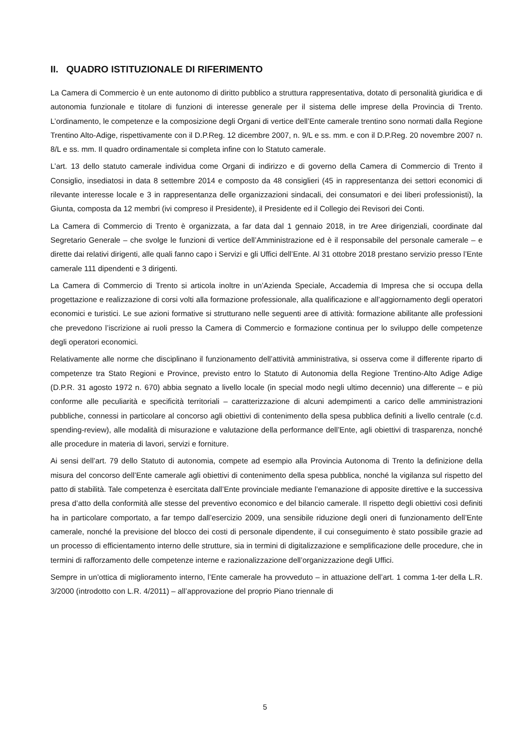II. QUADRO ISTITUZIONALE DI RIFERIMENTO
La Camera di Commercio è un ente autonomo di diritto pubblico a struttura rappresentativa, dotato di personalità giuridica e di autonomia funzionale e titolare di funzioni di interesse generale per il sistema delle imprese della Provincia di Trento. L’ordinamento, le competenze e la composizione degli Organi di vertice dell’Ente camerale trentino sono normati dalla Regione Trentino Alto-Adige, rispettivamente con il D.P.Reg. 12 dicembre 2007, n. 9/L e ss. mm. e con il D.P.Reg. 20 novembre 2007 n. 8/L e ss. mm. Il quadro ordinamentale si completa infine con lo Statuto camerale.
L’art. 13 dello statuto camerale individua come Organi di indirizzo e di governo della Camera di Commercio di Trento il Consiglio, insediatosi in data 8 settembre 2014 e composto da 48 consiglieri (45 in rappresentanza dei settori economici di rilevante interesse locale e 3 in rappresentanza delle organizzazioni sindacali, dei consumatori e dei liberi professionisti), la Giunta, composta da 12 membri (ivi compreso il Presidente), il Presidente ed il Collegio dei Revisori dei Conti.
La Camera di Commercio di Trento è organizzata, a far data dal 1 gennaio 2018, in tre Aree dirigenziali, coordinate dal Segretario Generale – che svolge le funzioni di vertice dell’Amministrazione ed è il responsabile del personale camerale – e dirette dai relativi dirigenti, alle quali fanno capo i Servizi e gli Uffici dell’Ente. Al 31 ottobre 2018 prestano servizio presso l’Ente camerale 111 dipendenti e 3 dirigenti.
La Camera di Commercio di Trento si articola inoltre in un’Azienda Speciale, Accademia di Impresa che si occupa della progettazione e realizzazione di corsi volti alla formazione professionale, alla qualificazione e all’aggiornamento degli operatori economici e turistici. Le sue azioni formative si strutturano nelle seguenti aree di attività: formazione abilitante alle professioni che prevedono l’iscrizione ai ruoli presso la Camera di Commercio e formazione continua per lo sviluppo delle competenze degli operatori economici.
Relativamente alle norme che disciplinano il funzionamento dell’attività amministrativa, si osserva come il differente riparto di competenze tra Stato Regioni e Province, previsto entro lo Statuto di Autonomia della Regione Trentino-Alto Adige Adige (D.P.R. 31 agosto 1972 n. 670) abbia segnato a livello locale (in special modo negli ultimo decennio) una differente – e più conforme alle peculiarità e specificità territoriali – caratterizzazione di alcuni adempimenti a carico delle amministrazioni pubbliche, connessi in particolare al concorso agli obiettivi di contenimento della spesa pubblica definiti a livello centrale (c.d. spending-review), alle modalità di misurazione e valutazione della performance dell’Ente, agli obiettivi di trasparenza, nonché alle procedure in materia di lavori, servizi e forniture.
Ai sensi dell’art. 79 dello Statuto di autonomia, compete ad esempio alla Provincia Autonoma di Trento la definizione della misura del concorso dell’Ente camerale agli obiettivi di contenimento della spesa pubblica, nonché la vigilanza sul rispetto del patto di stabilità. Tale competenza è esercitata dall’Ente provinciale mediante l’emanazione di apposite direttive e la successiva presa d’atto della conformità alle stesse del preventivo economico e del bilancio camerale. Il rispetto degli obiettivi così definiti ha in particolare comportato, a far tempo dall’esercizio 2009, una sensibile riduzione degli oneri di funzionamento dell’Ente camerale, nonché la previsione del blocco dei costi di personale dipendente, il cui conseguimento è stato possibile grazie ad un processo di efficientamento interno delle strutture, sia in termini di digitalizzazione e semplificazione delle procedure, che in termini di rafforzamento delle competenze interne e razionalizzazione dell’organizzazione degli Uffici.
Sempre in un’ottica di miglioramento interno, l’Ente camerale ha provveduto – in attuazione dell’art. 1 comma 1-ter della L.R. 3/2000 (introdotto con L.R. 4/2011) – all’approvazione del proprio Piano triennale di
5